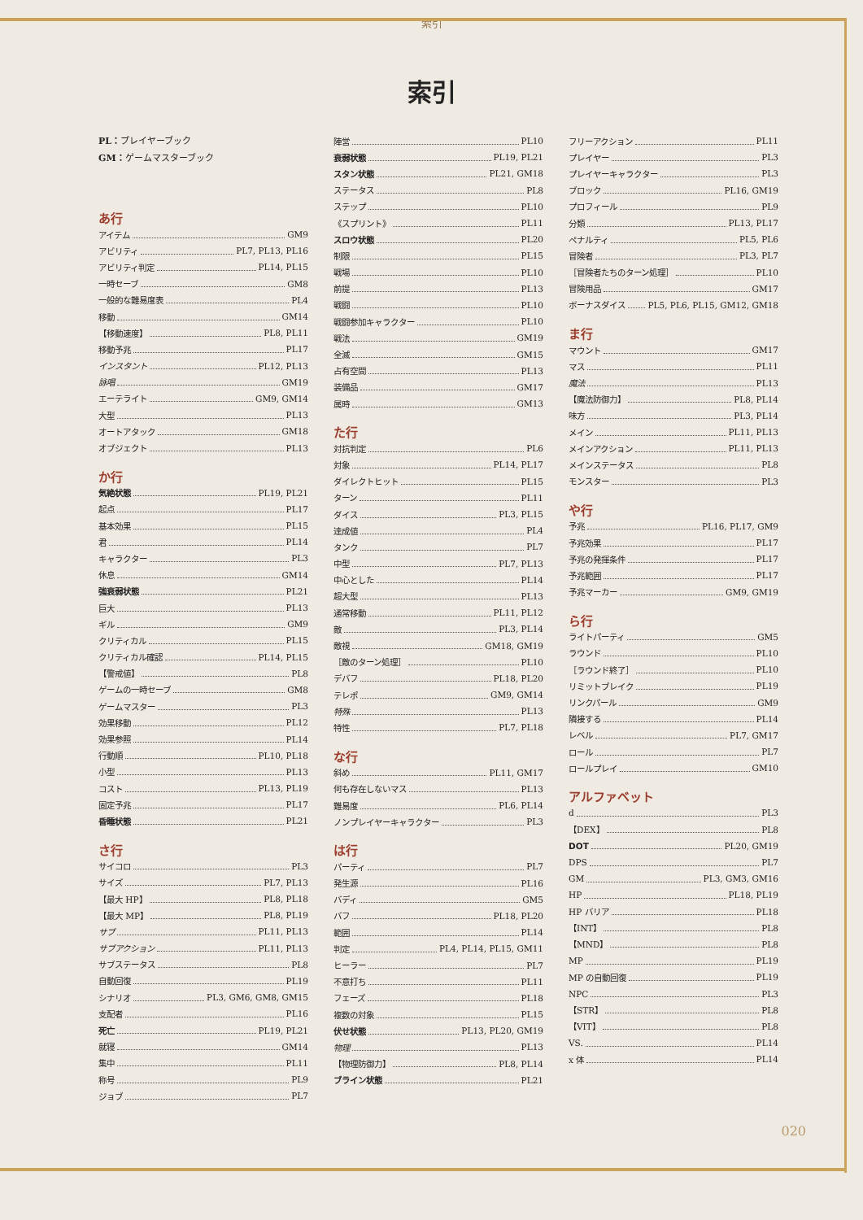索引
索引
PL：プレイヤーブック
GM：ゲームマスターブック
あ行
アイテム GM9
アビリティ PL7, PL13, PL16
アビリティ判定 PL14, PL15
一時セーブ GM8
一般的な難易度表 PL4
移動 GM14
【移動速度】 PL8, PL11
移動予兆 PL17
インスタント PL12, PL13
詠唱 GM19
エーテライト GM9, GM14
大型 PL13
オートアタック GM18
オブジェクト PL13
か行
気絶状態 PL19, PL21
起点 PL17
基本効果 PL15
君 PL14
キャラクター PL3
休息 GM14
強衰弱状態 PL21
巨大 PL13
ギル GM9
クリティカル PL15
クリティカル確認 PL14, PL15
【警戒値】 PL8
ゲームの一時セーブ GM8
ゲームマスター PL3
効果移動 PL12
効果参照 PL14
行動順 PL10, PL18
小型 PL13
コスト PL13, PL19
固定予兆 PL17
昏睡状態 PL21
さ行
サイコロ PL3
サイズ PL7, PL13
【最大 HP】 PL8, PL18
【最大 MP】 PL8, PL19
サブ PL11, PL13
サブアクション PL11, PL13
サブステータス PL8
自動回復 PL19
シナリオ PL3, GM6, GM8, GM15
支配者 PL16
死亡 PL19, PL21
就寝 GM14
集中 PL11
称号 PL9
ジョブ PL7
陣営 PL10
衰弱状態 PL19, PL21
スタン状態 PL21, GM18
ステータス PL8
ステップ PL10
《スプリント》 PL11
スロウ状態 PL20
制限 PL15
戦場 PL10
前提 PL13
戦闘 PL10
戦闘参加キャラクター PL10
戦法 GM19
全滅 GM15
占有空間 PL13
装備品 GM17
属時 GM13
た行
対抗判定 PL6
対象 PL14, PL17
ダイレクトヒット PL15
ターン PL11
ダイス PL3, PL15
達成値 PL4
タンク PL7
中型 PL7, PL13
中心とした PL14
超大型 PL13
通常移動 PL11, PL12
敵 PL3, PL14
敵視 GM18, GM19
［敵のターン処理］ PL10
デバフ PL18, PL20
テレポ GM9, GM14
特殊 PL13
特性 PL7, PL18
な行
斜め PL11, GM17
何も存在しないマス PL13
難易度 PL6, PL14
ノンプレイヤーキャラクター PL3
は行
パーティ PL7
発生源 PL16
バディ GM5
バフ PL18, PL20
範囲 PL14
判定 PL4, PL14, PL15, GM11
ヒーラー PL7
不意打ち PL11
フェーズ PL18
複数の対象 PL15
伏せ状態 PL13, PL20, GM19
物理 PL13
【物理防御力】 PL8, PL14
ブライン状態 PL21
フリーアクション PL11
プレイヤー PL3
プレイヤーキャラクター PL3
ブロック PL16, GM19
プロフィール PL9
分類 PL13, PL17
ペナルティ PL5, PL6
冒険者 PL3, PL7
［冒険者たちのターン処理］ PL10
冒険用品 GM17
ボーナスダイス PL5, PL6, PL15, GM12, GM18
ま行
マウント GM17
マス PL11
魔法 PL13
【魔法防御力】 PL8, PL14
味方 PL3, PL14
メイン PL11, PL13
メインアクション PL11, PL13
メインステータス PL8
モンスター PL3
や行
予兆 PL16, PL17, GM9
予兆効果 PL17
予兆の発揮条件 PL17
予兆範囲 PL17
予兆マーカー GM9, GM19
ら行
ライトパーティ GM5
ラウンド PL10
［ラウンド終了］ PL10
リミットブレイク PL19
リンクパール GM9
隣接する PL14
レベル PL7, GM17
ロール PL7
ロールプレイ GM10
アルファベット
d PL3
【DEX】 PL8
DOT PL20, GM19
DPS PL7
GM PL3, GM3, GM16
HP PL18, PL19
HP バリア PL18
【INT】 PL8
【MND】 PL8
MP PL19
MP の自動回復 PL19
NPC PL3
【STR】 PL8
【VIT】 PL8
VS. PL14
x 体 PL14
020